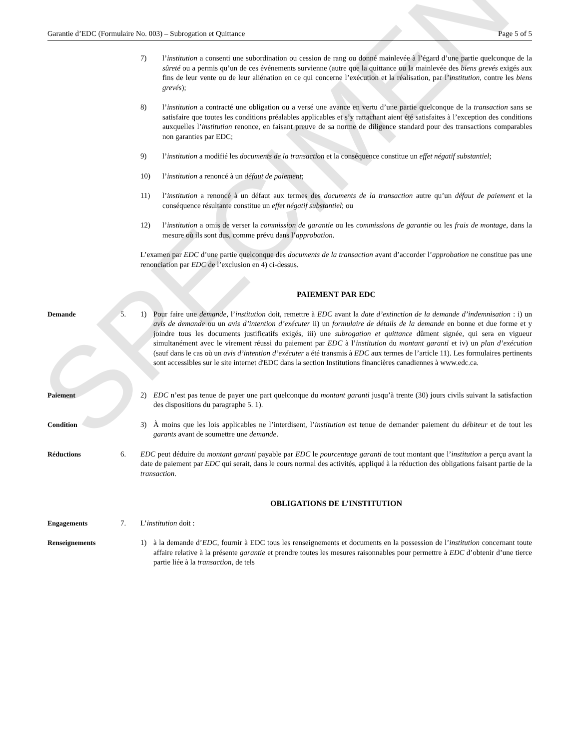SPECIMEN
Garantie d’EDC (Formulaire No. 003) – Subrogation et Quittance Page 5 of 5
7) l’institution a consenti une subordination ou cession de rang ou donné mainlevée à l’égard d’une partie quelconque de la sûreté ou a permis qu’un de ces événements survienne (autre que la quittance ou la mainlevée des biens grevés exigés aux fins de leur vente ou de leur aliénation en ce qui concerne l’exécution et la réalisation, par l’institution, contre les biens grevés);
8) l’institution a contracté une obligation ou a versé une avance en vertu d’une partie quelconque de la transaction sans se satisfaire que toutes les conditions préalables applicables et s’y rattachant aient été satisfaites à l’exception des conditions auxquelles l’institution renonce, en faisant preuve de sa norme de diligence standard pour des transactions comparables non garanties par EDC;
9) l’institution a modifié les documents de la transaction et la conséquence constitue un effet négatif substantiel;
10) l’institution a renoncé à un défaut de paiement;
11) l’institution a renoncé à un défaut aux termes des documents de la transaction autre qu’un défaut de paiement et la conséquence résultante constitue un effet négatif substantiel; ou
12) l’institution a omis de verser la commission de garantie ou les commissions de garantie ou les frais de montage, dans la mesure où ils sont dus, comme prévu dans l’approbation.
L’examen par EDC d’une partie quelconque des documents de la transaction avant d’accorder l’approbation ne constitue pas une renonciation par EDC de l’exclusion en 4) ci-dessus.
PAIEMENT PAR EDC
Demande 5. 1) Pour faire une demande, l’institution doit, remettre à EDC avant la date d’extinction de la demande d’indemnisation : i) un avis de demande ou un avis d’intention d’exécuter ii) un formulaire de détails de la demande en bonne et due forme et y joindre tous les documents justificatifs exigés, iii) une subrogation et quittance dûment signée, qui sera en vigueur simultanément avec le virement réussi du paiement par EDC à l’institution du montant garanti et iv) un plan d’exécution (sauf dans le cas où un avis d’intention d’exécuter a été transmis à EDC aux termes de l’article 11). Les formulaires pertinents sont accessibles sur le site internet d'EDC dans la section Institutions financières canadiennes à www.edc.ca.
Paiement 2) EDC n’est pas tenue de payer une part quelconque du montant garanti jusqu’à trente (30) jours civils suivant la satisfaction des dispositions du paragraphe 5. 1).
Condition 3) À moins que les lois applicables ne l’interdisent, l’institution est tenue de demander paiement du débiteur et de tout les garants avant de soumettre une demande.
Réductions 6. EDC peut déduire du montant garanti payable par EDC le pourcentage garanti de tout montant que l’institution a perçu avant la date de paiement par EDC qui serait, dans le cours normal des activités, appliqué à la réduction des obligations faisant partie de la transaction.
OBLIGATIONS DE L’INSTITUTION
Engagements 7. L’institution doit :
Renseignements 1) à la demande d’EDC, fournir à EDC tous les renseignements et documents en la possession de l’institution concernant toute affaire relative à la présente garantie et prendre toutes les mesures raisonnables pour permettre à EDC d’obtenir d’une tierce partie liée à la transaction, de tels